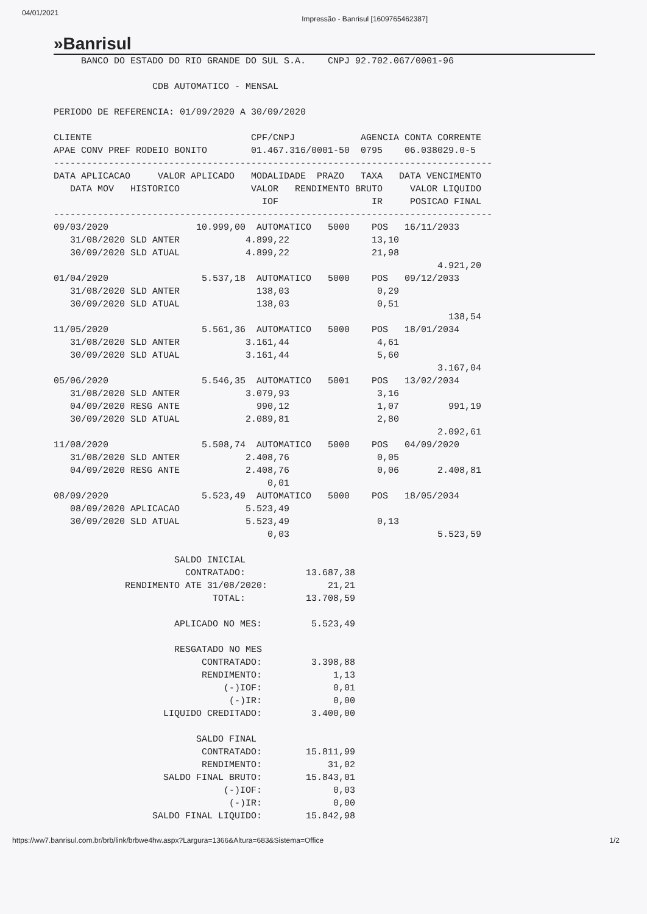04/01/2021 Impressão - Banrisul [1609765462387]
»Banrisul
     BANCO DO ESTADO DO RIO GRANDE DO SUL S.A.    CNPJ 92.702.067/0001-96

                  CDB AUTOMATICO - MENSAL

PERIODO DE REFERENCIA: 01/09/2020 A 30/09/2020

CLIENTE                             CPF/CNPJ            AGENCIA CONTA CORRENTE
APAE CONV PREF RODEIO BONITO        01.467.316/0001-50  0795    06.038029.0-5
--------------------------------------------------------------------------------
DATA APLICACAO     VALOR APLICADO   MODALIDADE  PRAZO   TAXA   DATA VENCIMENTO
   DATA MOV   HISTORICO             VALOR   RENDIMENTO BRUTO     VALOR LIQUIDO
                                      IOF                 IR     POSICAO FINAL
--------------------------------------------------------------------------------
09/03/2020                10.999,00  AUTOMATICO   5000    POS   16/11/2033
   31/08/2020 SLD ANTER            4.899,22               13,10
   30/09/2020 SLD ATUAL            4.899,22               21,98
                                                                      4.921,20
01/04/2020                 5.537,18  AUTOMATICO   5000    POS   09/12/2033
   31/08/2020 SLD ANTER              138,03                0,29
   30/09/2020 SLD ATUAL              138,03                0,51
                                                                        138,54
11/05/2020                 5.561,36  AUTOMATICO   5000    POS   18/01/2034
   31/08/2020 SLD ANTER            3.161,44                4,61
   30/09/2020 SLD ATUAL            3.161,44                5,60
                                                                      3.167,04
05/06/2020                 5.546,35  AUTOMATICO   5001    POS   13/02/2034
   31/08/2020 SLD ANTER            3.079,93                3,16
   04/09/2020 RESG ANTE              990,12                1,07         991,19
   30/09/2020 SLD ATUAL            2.089,81                2,80
                                                                      2.092,61
11/08/2020                 5.508,74  AUTOMATICO   5000    POS   04/09/2020
   31/08/2020 SLD ANTER            2.408,76                0,05
   04/09/2020 RESG ANTE            2.408,76                0,06       2.408,81
                                       0,01
08/09/2020                 5.523,49  AUTOMATICO   5000    POS   18/05/2034
   08/09/2020 APLICACAO            5.523,49
   30/09/2020 SLD ATUAL            5.523,49                0,13
                                       0,03                           5.523,59

                      SALDO INICIAL
                        CONTRATADO:           13.687,38
             RENDIMENTO ATE 31/08/2020:           21,21
                             TOTAL:           13.708,59

                      APLICADO NO MES:         5.523,49

                      RESGATADO NO MES
                           CONTRATADO:         3.398,88
                           RENDIMENTO:             1,13
                               (-)IOF:             0,01
                                (-)IR:             0,00
                    LIQUIDO CREDITADO:         3.400,00

                          SALDO FINAL
                           CONTRATADO:        15.811,99
                           RENDIMENTO:            31,02
                    SALDO FINAL BRUTO:        15.843,01
                               (-)IOF:             0,03
                                (-)IR:             0,00
                  SALDO FINAL LIQUIDO:        15.842,98
https://ww7.banrisul.com.br/brb/link/brbwe4hw.aspx?Largura=1366&Altura=683&Sistema=Office 1/2